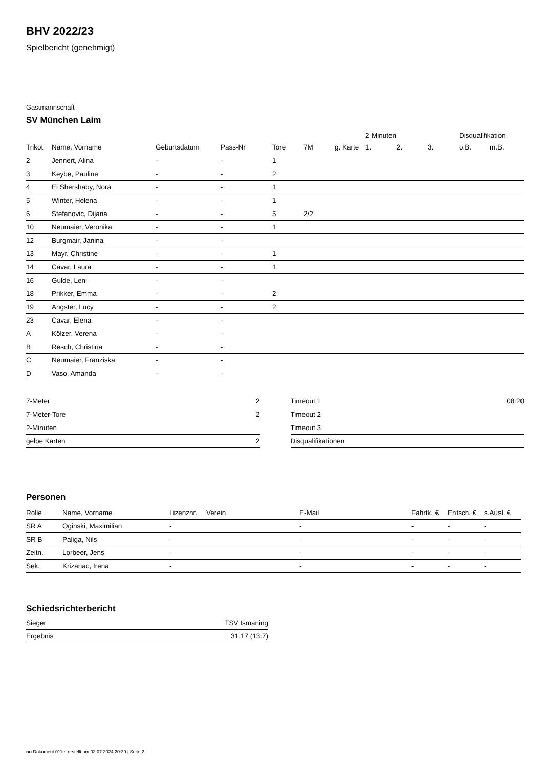BHV 2022/23
Spielbericht (genehmigt)
Gastmannschaft
SV München Laim
| | | | | | | | 2-Minuten | | | Disqualifikation | |
| --- | --- | --- | --- | --- | --- | --- | --- | --- | --- | --- | --- |
| Trikot | Name, Vorname | Geburtsdatum | Pass-Nr | Tore | 7M | g. Karte | 1. | 2. | 3. | o.B. | m.B. |
| 2 | Jennert, Alina | - | - | 1 | | | | | | | |
| 3 | Keybe, Pauline | - | - | 2 | | | | | | | |
| 4 | El Shershaby, Nora | - | - | 1 | | | | | | | |
| 5 | Winter, Helena | - | - | 1 | | | | | | | |
| 6 | Stefanovic, Dijana | - | - | 5 | 2/2 | | | | | | |
| 10 | Neumaier, Veronika | - | - | 1 | | | | | | | |
| 12 | Burgmair, Janina | - | - | | | | | | | | |
| 13 | Mayr, Christine | - | - | 1 | | | | | | | |
| 14 | Cavar, Laura | - | - | 1 | | | | | | | |
| 16 | Gulde, Leni | - | - | | | | | | | | |
| 18 | Prikker, Emma | - | - | 2 | | | | | | | |
| 19 | Angster, Lucy | - | - | 2 | | | | | | | |
| 23 | Cavar, Elena | - | - | | | | | | | | |
| A | Kölzer, Verena | - | - | | | | | | | | |
| B | Resch, Christina | - | - | | | | | | | | |
| C | Neumaier, Franziska | - | - | | | | | | | | |
| D | Vaso, Amanda | - | - | | | | | | | | |
| 7-Meter | 2 |
| 7-Meter-Tore | 2 |
| 2-Minuten | |
| gelbe Karten | 2 |
| Timeout 1 | 08:20 |
| Timeout 2 | |
| Timeout 3 | |
| Disqualifikationen | |
Personen
| Rolle | Name, Vorname | Lizenznr. | Verein | E-Mail | Fahrtk. € | Entsch. € | s.Ausl. € |
| --- | --- | --- | --- | --- | --- | --- | --- |
| SR A | Oginski, Maximilian | - | | - | - | - | - |
| SR B | Paliga, Nils | - | | - | - | - | - |
| Zeitn. | Lorbeer, Jens | - | | - | - | - | - |
| Sek. | Krizanac, Irena | - | | - | - | - | - |
Schiedsrichterbericht
| Sieger | TSV Ismaning |
| Ergebnis | 31:17 (13:7) |
nu.Dokument 011e, erstellt am 02.07.2024 20:39 | Seite 2